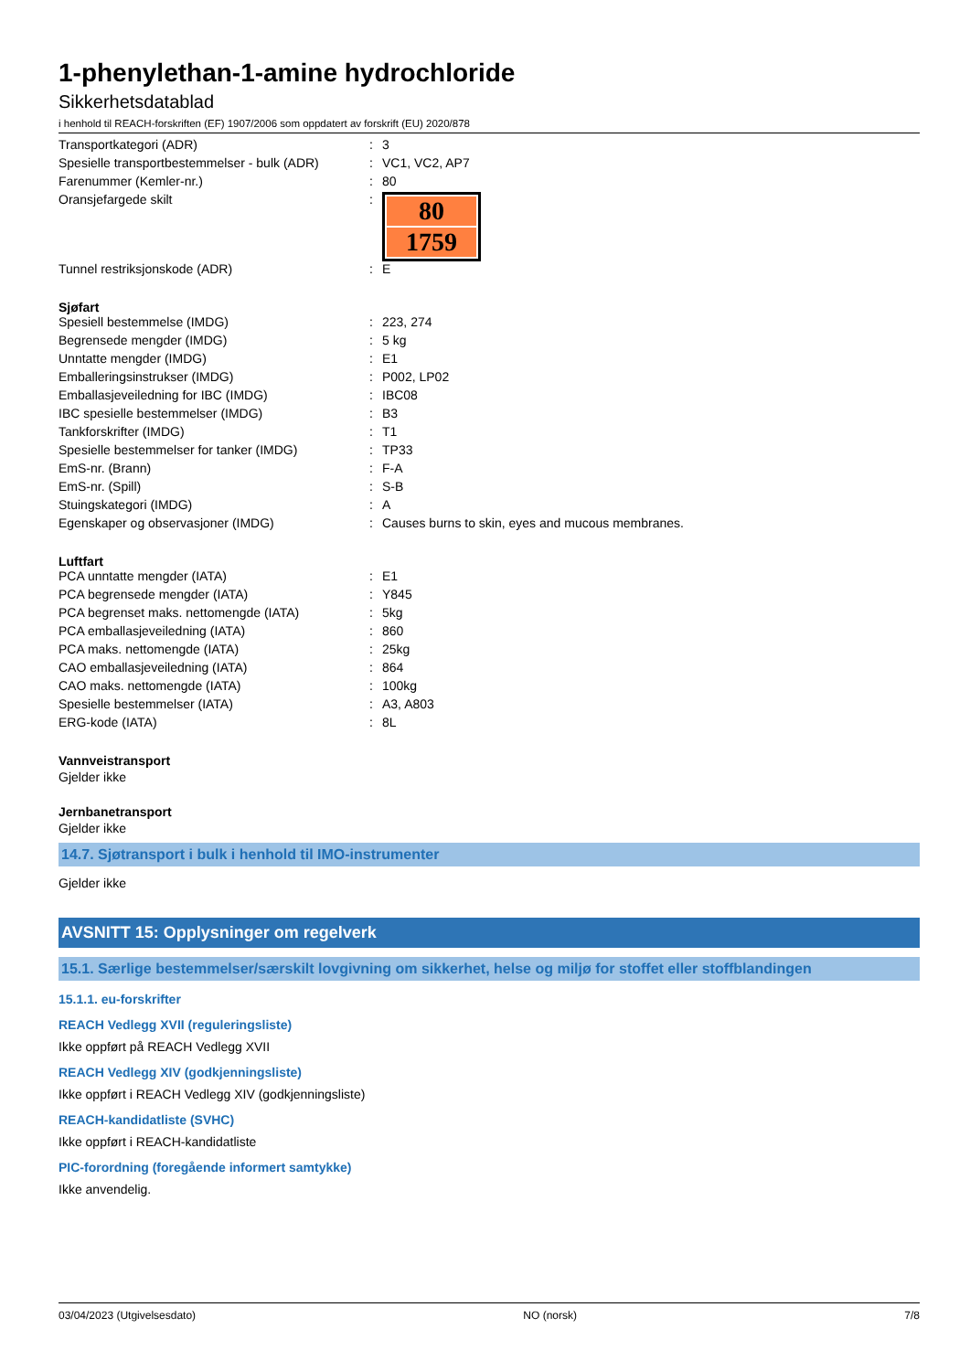1-phenylethan-1-amine hydrochloride
Sikkerhetsdatablad
i henhold til REACH-forskriften (EF) 1907/2006 som oppdatert av forskrift (EU) 2020/878
| Transportkategori (ADR) | : | 3 |
| Spesielle transportbestemmelser - bulk (ADR) | : | VC1, VC2, AP7 |
| Farenummer (Kemler-nr.) | : | 80 |
| Oransjefargede skilt | : | 80 1759 |
| Tunnel restriksjonskode (ADR) | : | E |
Sjøfart
| Spesiell bestemmelse (IMDG) | : | 223, 274 |
| Begrensede mengder (IMDG) | : | 5 kg |
| Unntatte mengder (IMDG) | : | E1 |
| Emballeringsinstrukser (IMDG) | : | P002, LP02 |
| Emballasjeveiledning for IBC (IMDG) | : | IBC08 |
| IBC spesielle bestemmelser (IMDG) | : | B3 |
| Tankforskrifter (IMDG) | : | T1 |
| Spesielle bestemmelser for tanker (IMDG) | : | TP33 |
| EmS-nr. (Brann) | : | F-A |
| EmS-nr. (Spill) | : | S-B |
| Stuingskategori (IMDG) | : | A |
| Egenskaper og observasjoner (IMDG) | : | Causes burns to skin, eyes and mucous membranes. |
Luftfart
| PCA unntatte mengder (IATA) | : | E1 |
| PCA begrensede mengder (IATA) | : | Y845 |
| PCA begrenset maks. nettomengde (IATA) | : | 5kg |
| PCA emballasjeveiledning (IATA) | : | 860 |
| PCA maks. nettomengde (IATA) | : | 25kg |
| CAO emballasjeveiledning (IATA) | : | 864 |
| CAO maks. nettomengde (IATA) | : | 100kg |
| Spesielle bestemmelser (IATA) | : | A3, A803 |
| ERG-kode (IATA) | : | 8L |
Vannveistransport
Gjelder ikke
Jernbanetransport
Gjelder ikke
14.7. Sjøtransport i bulk i henhold til IMO-instrumenter
Gjelder ikke
AVSNITT 15: Opplysninger om regelverk
15.1. Særlige bestemmelser/særskilt lovgivning om sikkerhet, helse og miljø for stoffet eller stoffblandingen
15.1.1. eu-forskrifter
REACH Vedlegg XVII (reguleringsliste)
Ikke oppført på REACH Vedlegg XVII
REACH Vedlegg XIV (godkjenningsliste)
Ikke oppført i REACH Vedlegg XIV (godkjenningsliste)
REACH-kandidatliste (SVHC)
Ikke oppført i REACH-kandidatliste
PIC-forordning (foregående informert samtykke)
Ikke anvendelig.
03/04/2023 (Utgivelsesdato) NO (norsk) 7/8